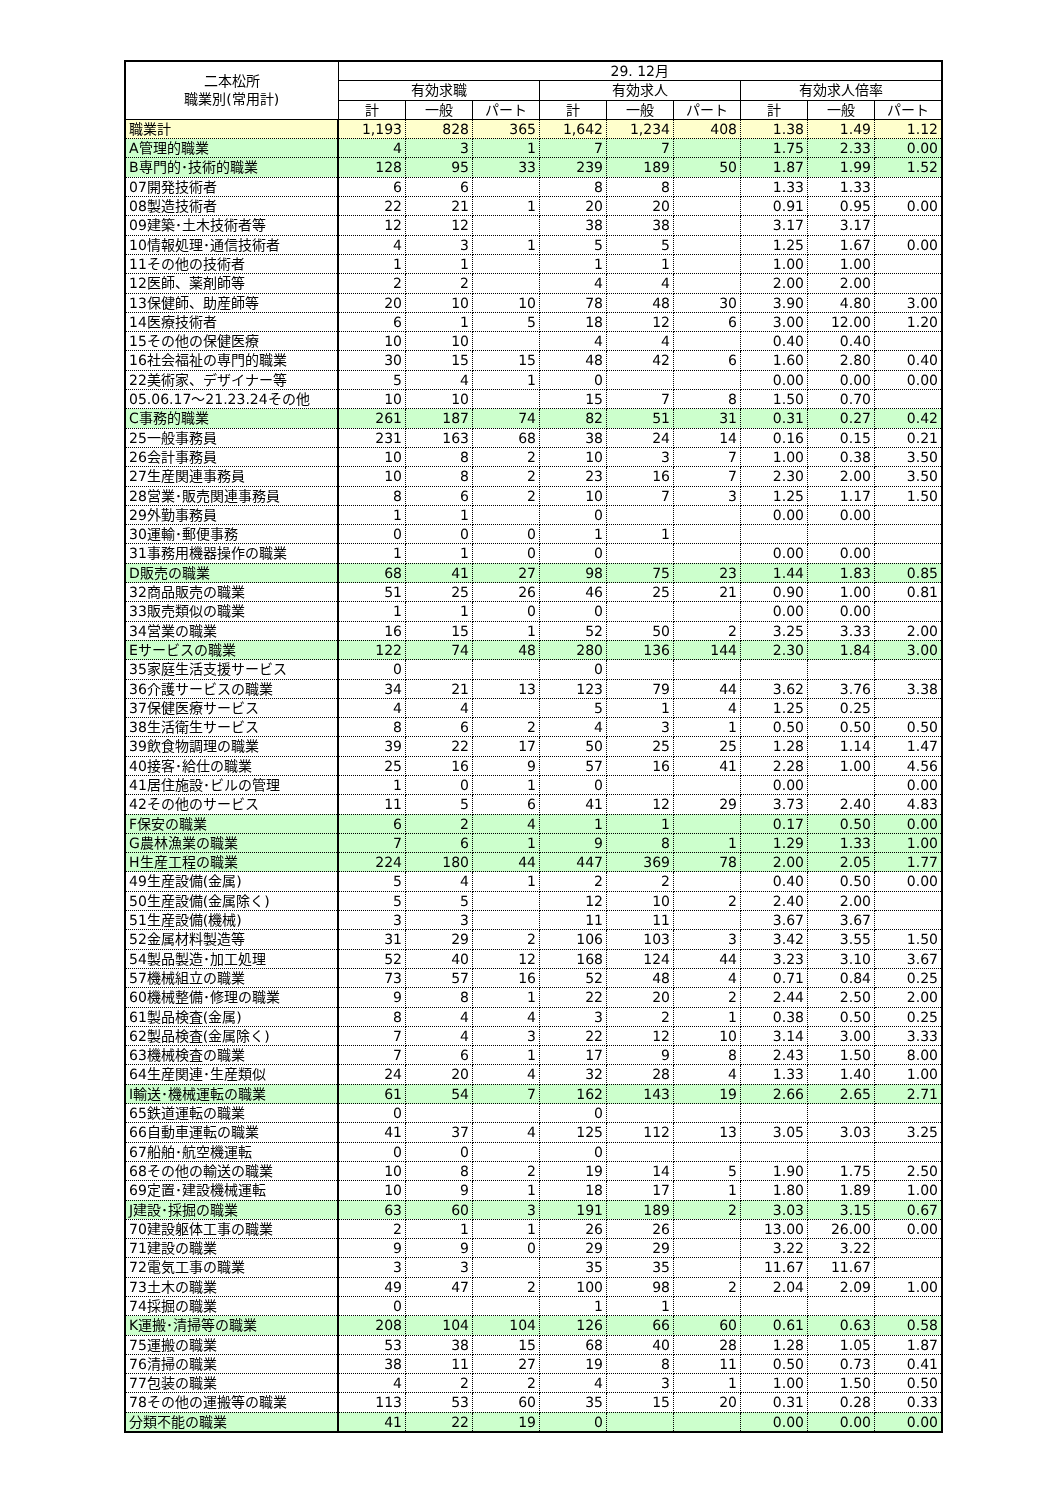| 二本松所 職業別(常用計) | 29. 12月 | | | | | | | | |
| --- | --- | --- | --- | --- | --- | --- | --- | --- | --- |
| | 有効求職 | | | 有効求人 | | | 有効求人倍率 | | |
| | 計 | 一般 | パート | 計 | 一般 | パート | 計 | 一般 | パート |
| 職業計 | 1,193 | 828 | 365 | 1,642 | 1,234 | 408 | 1.38 | 1.49 | 1.12 |
| A管理的職業 | 4 | 3 | 1 | 7 | 7 | | 1.75 | 2.33 | 0.00 |
| B専門的･技術的職業 | 128 | 95 | 33 | 239 | 189 | 50 | 1.87 | 1.99 | 1.52 |
| 07開発技術者 | 6 | 6 | | 8 | 8 | | 1.33 | 1.33 | |
| 08製造技術者 | 22 | 21 | 1 | 20 | 20 | | 0.91 | 0.95 | 0.00 |
| 09建築･土木技術者等 | 12 | 12 | | 38 | 38 | | 3.17 | 3.17 | |
| 10情報処理･通信技術者 | 4 | 3 | 1 | 5 | 5 | | 1.25 | 1.67 | 0.00 |
| 11その他の技術者 | 1 | 1 | | 1 | 1 | | 1.00 | 1.00 | |
| 12医師、薬剤師等 | 2 | 2 | | 4 | 4 | | 2.00 | 2.00 | |
| 13保健師、助産師等 | 20 | 10 | 10 | 78 | 48 | 30 | 3.90 | 4.80 | 3.00 |
| 14医療技術者 | 6 | 1 | 5 | 18 | 12 | 6 | 3.00 | 12.00 | 1.20 |
| 15その他の保健医療 | 10 | 10 | | 4 | 4 | | 0.40 | 0.40 | |
| 16社会福祉の専門的職業 | 30 | 15 | 15 | 48 | 42 | 6 | 1.60 | 2.80 | 0.40 |
| 22美術家、デザイナー等 | 5 | 4 | 1 | 0 | | | 0.00 | 0.00 | 0.00 |
| 05.06.17～21.23.24その他 | 10 | 10 | | 15 | 7 | 8 | 1.50 | 0.70 | |
| C事務的職業 | 261 | 187 | 74 | 82 | 51 | 31 | 0.31 | 0.27 | 0.42 |
| 25一般事務員 | 231 | 163 | 68 | 38 | 24 | 14 | 0.16 | 0.15 | 0.21 |
| 26会計事務員 | 10 | 8 | 2 | 10 | 3 | 7 | 1.00 | 0.38 | 3.50 |
| 27生産関連事務員 | 10 | 8 | 2 | 23 | 16 | 7 | 2.30 | 2.00 | 3.50 |
| 28営業･販売関連事務員 | 8 | 6 | 2 | 10 | 7 | 3 | 1.25 | 1.17 | 1.50 |
| 29外勤事務員 | 1 | 1 | | 0 | | | 0.00 | 0.00 | |
| 30運輸･郵便事務 | 0 | 0 | 0 | 1 | 1 | | | | |
| 31事務用機器操作の職業 | 1 | 1 | 0 | 0 | | | 0.00 | 0.00 | |
| D販売の職業 | 68 | 41 | 27 | 98 | 75 | 23 | 1.44 | 1.83 | 0.85 |
| 32商品販売の職業 | 51 | 25 | 26 | 46 | 25 | 21 | 0.90 | 1.00 | 0.81 |
| 33販売類似の職業 | 1 | 1 | 0 | 0 | | | 0.00 | 0.00 | |
| 34営業の職業 | 16 | 15 | 1 | 52 | 50 | 2 | 3.25 | 3.33 | 2.00 |
| Eサービスの職業 | 122 | 74 | 48 | 280 | 136 | 144 | 2.30 | 1.84 | 3.00 |
| 35家庭生活支援サービス | 0 | | | 0 | | | | | |
| 36介護サービスの職業 | 34 | 21 | 13 | 123 | 79 | 44 | 3.62 | 3.76 | 3.38 |
| 37保健医療サービス | 4 | 4 | | 5 | 1 | 4 | 1.25 | 0.25 | |
| 38生活衛生サービス | 8 | 6 | 2 | 4 | 3 | 1 | 0.50 | 0.50 | 0.50 |
| 39飲食物調理の職業 | 39 | 22 | 17 | 50 | 25 | 25 | 1.28 | 1.14 | 1.47 |
| 40接客･給仕の職業 | 25 | 16 | 9 | 57 | 16 | 41 | 2.28 | 1.00 | 4.56 |
| 41居住施設･ビルの管理 | 1 | 0 | 1 | 0 | | | 0.00 | | 0.00 |
| 42その他のサービス | 11 | 5 | 6 | 41 | 12 | 29 | 3.73 | 2.40 | 4.83 |
| F保安の職業 | 6 | 2 | 4 | 1 | 1 | | 0.17 | 0.50 | 0.00 |
| G農林漁業の職業 | 7 | 6 | 1 | 9 | 8 | 1 | 1.29 | 1.33 | 1.00 |
| H生産工程の職業 | 224 | 180 | 44 | 447 | 369 | 78 | 2.00 | 2.05 | 1.77 |
| 49生産設備(金属) | 5 | 4 | 1 | 2 | 2 | | 0.40 | 0.50 | 0.00 |
| 50生産設備(金属除く) | 5 | 5 | | 12 | 10 | 2 | 2.40 | 2.00 | |
| 51生産設備(機械) | 3 | 3 | | 11 | 11 | | 3.67 | 3.67 | |
| 52金属材料製造等 | 31 | 29 | 2 | 106 | 103 | 3 | 3.42 | 3.55 | 1.50 |
| 54製品製造･加工処理 | 52 | 40 | 12 | 168 | 124 | 44 | 3.23 | 3.10 | 3.67 |
| 57機械組立の職業 | 73 | 57 | 16 | 52 | 48 | 4 | 0.71 | 0.84 | 0.25 |
| 60機械整備･修理の職業 | 9 | 8 | 1 | 22 | 20 | 2 | 2.44 | 2.50 | 2.00 |
| 61製品検査(金属) | 8 | 4 | 4 | 3 | 2 | 1 | 0.38 | 0.50 | 0.25 |
| 62製品検査(金属除く) | 7 | 4 | 3 | 22 | 12 | 10 | 3.14 | 3.00 | 3.33 |
| 63機械検査の職業 | 7 | 6 | 1 | 17 | 9 | 8 | 2.43 | 1.50 | 8.00 |
| 64生産関連･生産類似 | 24 | 20 | 4 | 32 | 28 | 4 | 1.33 | 1.40 | 1.00 |
| I輸送･機械運転の職業 | 61 | 54 | 7 | 162 | 143 | 19 | 2.66 | 2.65 | 2.71 |
| 65鉄道運転の職業 | 0 | | | 0 | | | | | |
| 66自動車運転の職業 | 41 | 37 | 4 | 125 | 112 | 13 | 3.05 | 3.03 | 3.25 |
| 67船舶･航空機運転 | 0 | 0 | | 0 | | | | | |
| 68その他の輸送の職業 | 10 | 8 | 2 | 19 | 14 | 5 | 1.90 | 1.75 | 2.50 |
| 69定置･建設機械運転 | 10 | 9 | 1 | 18 | 17 | 1 | 1.80 | 1.89 | 1.00 |
| J建設･採掘の職業 | 63 | 60 | 3 | 191 | 189 | 2 | 3.03 | 3.15 | 0.67 |
| 70建設躯体工事の職業 | 2 | 1 | 1 | 26 | 26 | | 13.00 | 26.00 | 0.00 |
| 71建設の職業 | 9 | 9 | 0 | 29 | 29 | | 3.22 | 3.22 | |
| 72電気工事の職業 | 3 | 3 | | 35 | 35 | | 11.67 | 11.67 | |
| 73土木の職業 | 49 | 47 | 2 | 100 | 98 | 2 | 2.04 | 2.09 | 1.00 |
| 74採掘の職業 | 0 | | | 1 | 1 | | | | |
| K運搬･清掃等の職業 | 208 | 104 | 104 | 126 | 66 | 60 | 0.61 | 0.63 | 0.58 |
| 75運搬の職業 | 53 | 38 | 15 | 68 | 40 | 28 | 1.28 | 1.05 | 1.87 |
| 76清掃の職業 | 38 | 11 | 27 | 19 | 8 | 11 | 0.50 | 0.73 | 0.41 |
| 77包装の職業 | 4 | 2 | 2 | 4 | 3 | 1 | 1.00 | 1.50 | 0.50 |
| 78その他の運搬等の職業 | 113 | 53 | 60 | 35 | 15 | 20 | 0.31 | 0.28 | 0.33 |
| 分類不能の職業 | 41 | 22 | 19 | 0 | | | 0.00 | 0.00 | 0.00 |